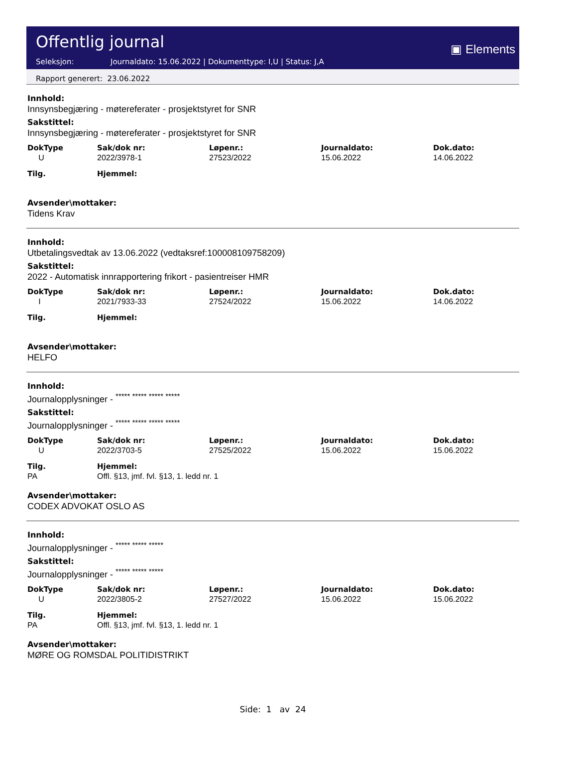Offentlig journal
Seleksjon: Journaldato: 15.06.2022 | Dokumenttype: I,U | Status: J,A
▣ Elements
Rapport generert: 23.06.2022
Innhold:
Innsynsbegjæring - møtereferater - prosjektstyret for SNR
Sakstittel:
Innsynsbegjæring - møtereferater - prosjektstyret for SNR
| DokType | Sak/dok nr: | Løpenr.: | Journaldato: | Dok.dato: |
| --- | --- | --- | --- | --- |
| U | 2022/3978-1 | 27523/2022 | 15.06.2022 | 14.06.2022 |
| Tilg. | Hjemmel: | | | |
Avsender\mottaker:
Tidens Krav
Innhold:
Utbetalingsvedtak av 13.06.2022 (vedtaksref:100008109758209)
Sakstittel:
2022 - Automatisk innrapportering frikort - pasientreiser HMR
| DokType | Sak/dok nr: | Løpenr.: | Journaldato: | Dok.dato: |
| --- | --- | --- | --- | --- |
| I | 2021/7933-33 | 27524/2022 | 15.06.2022 | 14.06.2022 |
| Tilg. | Hjemmel: | | | |
Avsender\mottaker:
HELFO
Innhold:
Journalopplysninger - <sup>***** ***** ***** *****</sup>
Sakstittel:
Journalopplysninger - <sup>***** ***** ***** *****</sup>
| DokType | Sak/dok nr: | Løpenr.: | Journaldato: | Dok.dato: |
| --- | --- | --- | --- | --- |
| U | 2022/3703-5 | 27525/2022 | 15.06.2022 | 15.06.2022 |
| Tilg. | Hjemmel: | | | |
| PA | Offl. §13, jmf. fvl. §13, 1. ledd nr. 1 | | | |
Avsender\mottaker:
CODEX ADVOKAT OSLO AS
Innhold:
Journalopplysninger - <sup>***** ***** *****</sup>
Sakstittel:
Journalopplysninger - <sup>***** ***** *****</sup>
| DokType | Sak/dok nr: | Løpenr.: | Journaldato: | Dok.dato: |
| --- | --- | --- | --- | --- |
| U | 2022/3805-2 | 27527/2022 | 15.06.2022 | 15.06.2022 |
| Tilg. | Hjemmel: | | | |
| PA | Offl. §13, jmf. fvl. §13, 1. ledd nr. 1 | | | |
Avsender\mottaker:
MØRE OG ROMSDAL POLITIDISTRIKT
Side: 1 av 24